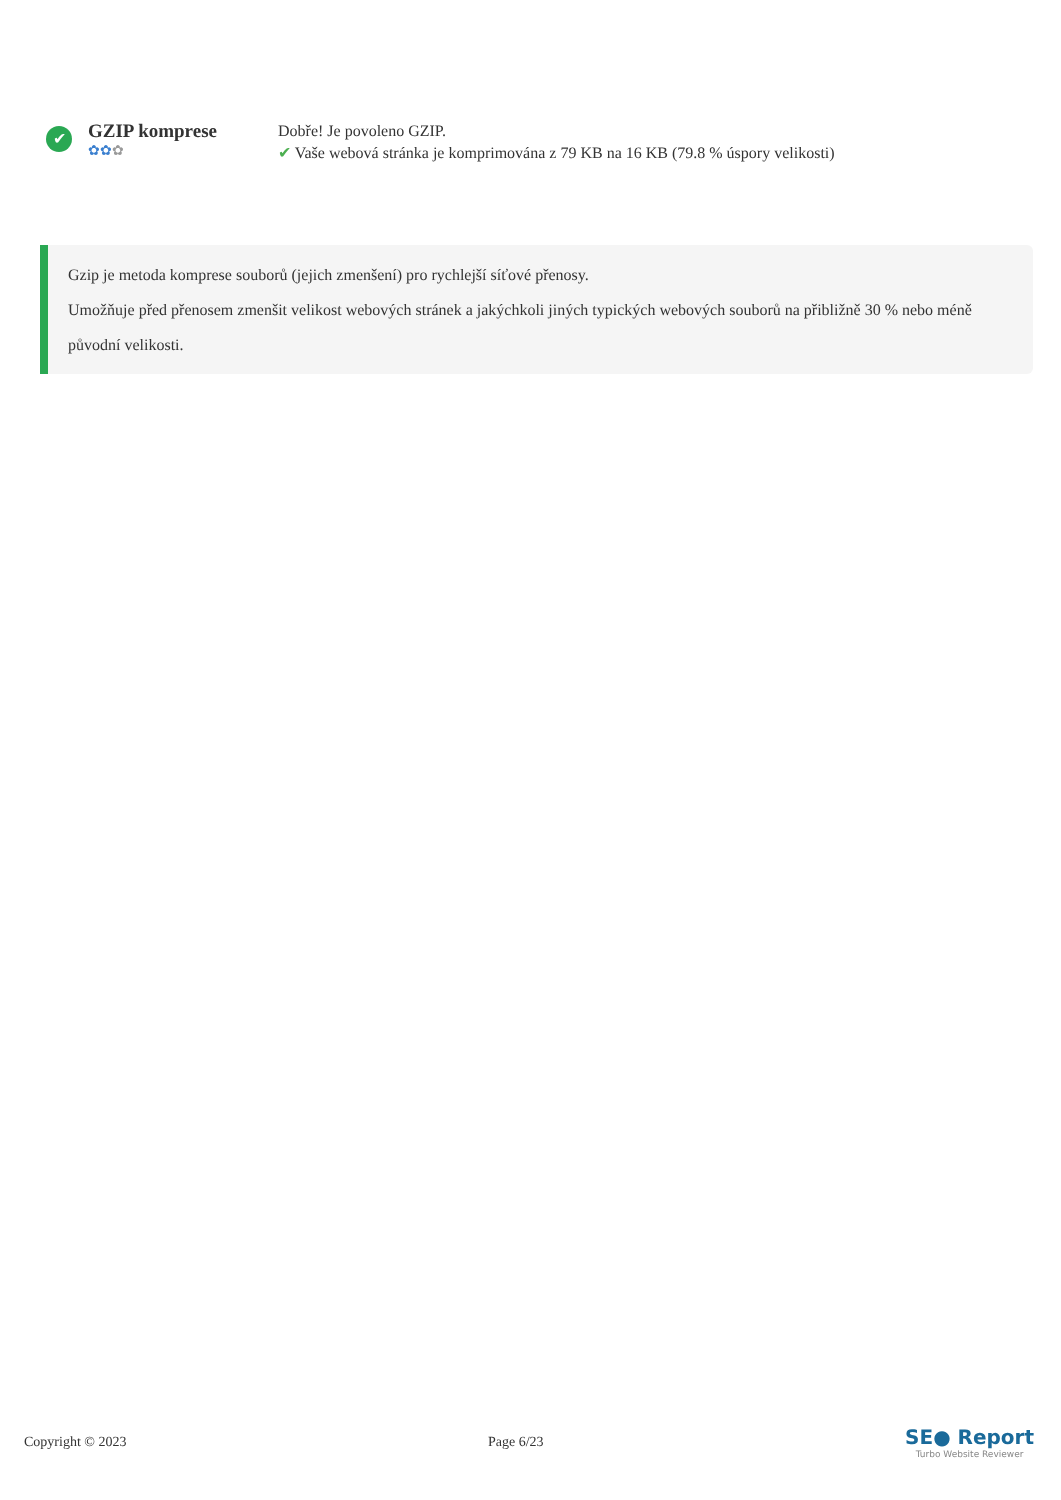✔
GZIP komprese
✿✿✿
Dobře! Je povoleno GZIP.
✔ Vaše webová stránka je komprimována z 79 KB na 16 KB (79.8 % úspory velikosti)
Gzip je metoda komprese souborů (jejich zmenšení) pro rychlejší síťové přenosy.
Umožňuje před přenosem zmenšit velikost webových stránek a jakýchkoli jiných typických webových souborů na přibližně 30 % nebo méně původní velikosti.
Copyright © 2023 Page 6/23
SE● Report
Turbo Website Reviewer